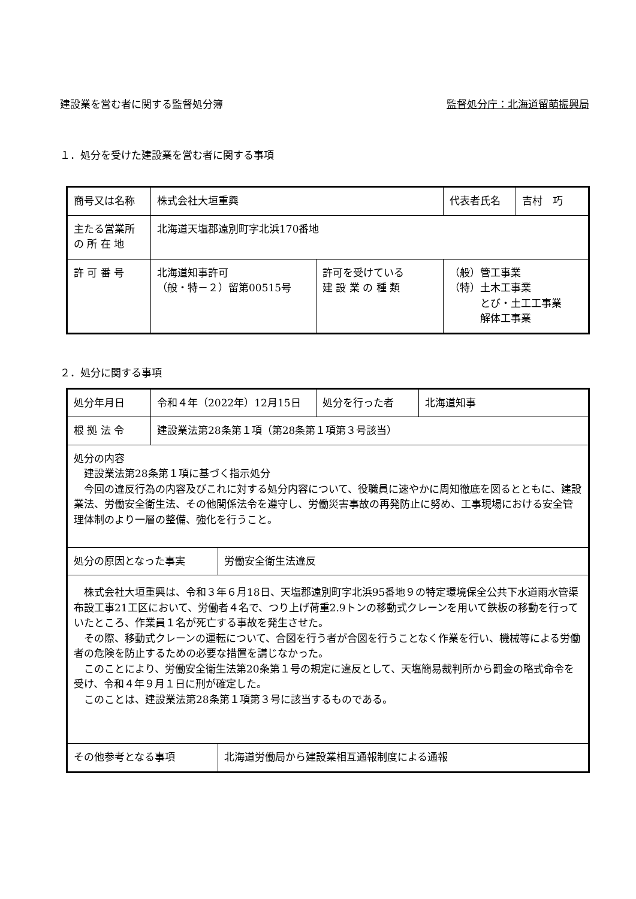建設業を営む者に関する監督処分簿 監督処分庁：北海道留萌振興局
１．処分を受けた建設業を営む者に関する事項
| 商号又は名称 | 株式会社大垣重興 | | 代表者氏名 | 吉村 巧 |
| 主たる営業所 の 所 在 地 | 北海道天塩郡遠別町字北浜170番地 | | | |
| 許 可 番 号 | 北海道知事許可 （般・特－２）留第00515号 | 許可を受けている 建 設 業 の 種 類 | （般）管工事業 （特）土木工事業 とび・土工工事業 解体工事業 | |
２．処分に関する事項
| 処分年月日 | 令和４年（2022年）12月15日 | 処分を行った者 | 北海道知事 |
| 根 拠 法 令 | 建設業法第28条第１項（第28条第１項第３号該当） | | |
| 処分の内容 建設業法第28条第１項に基づく指示処分 今回の違反行為の内容及びこれに対する処分内容について、役職員に速やかに周知徹底を図るとともに、建設業法、労働安全衛生法、その他関係法令を遵守し、労働災害事故の再発防止に努め、工事現場における安全管理体制のより一層の整備、強化を行うこと。 | | | |
| / 処分の原因となった事実 / 労働安全衛生法違反 / 株式会社大垣重興は、令和３年６月18日、天塩郡遠別町字北浜95番地９の特定環境保全公共下水道雨水管渠布設工事21工区において、労働者４名で、つり上げ荷重2.9トンの移動式クレーンを用いて鉄板の移動を行っていたところ、作業員１名が死亡する事故を発生させた。 その際、移動式クレーンの運転について、合図を行う者が合図を行うことなく作業を行い、機械等による労働者の危険を防止するための必要な措置を講じなかった。 このことにより、労働安全衛生法第20条第１号の規定に違反として、天塩簡易裁判所から罰金の略式命令を受け、令和４年９月１日に刑が確定した。 このことは、建設業法第28条第１項第３号に該当するものである。 | | | |
| / その他参考となる事項 / 北海道労働局から建設業相互通報制度による通報 / | | | |